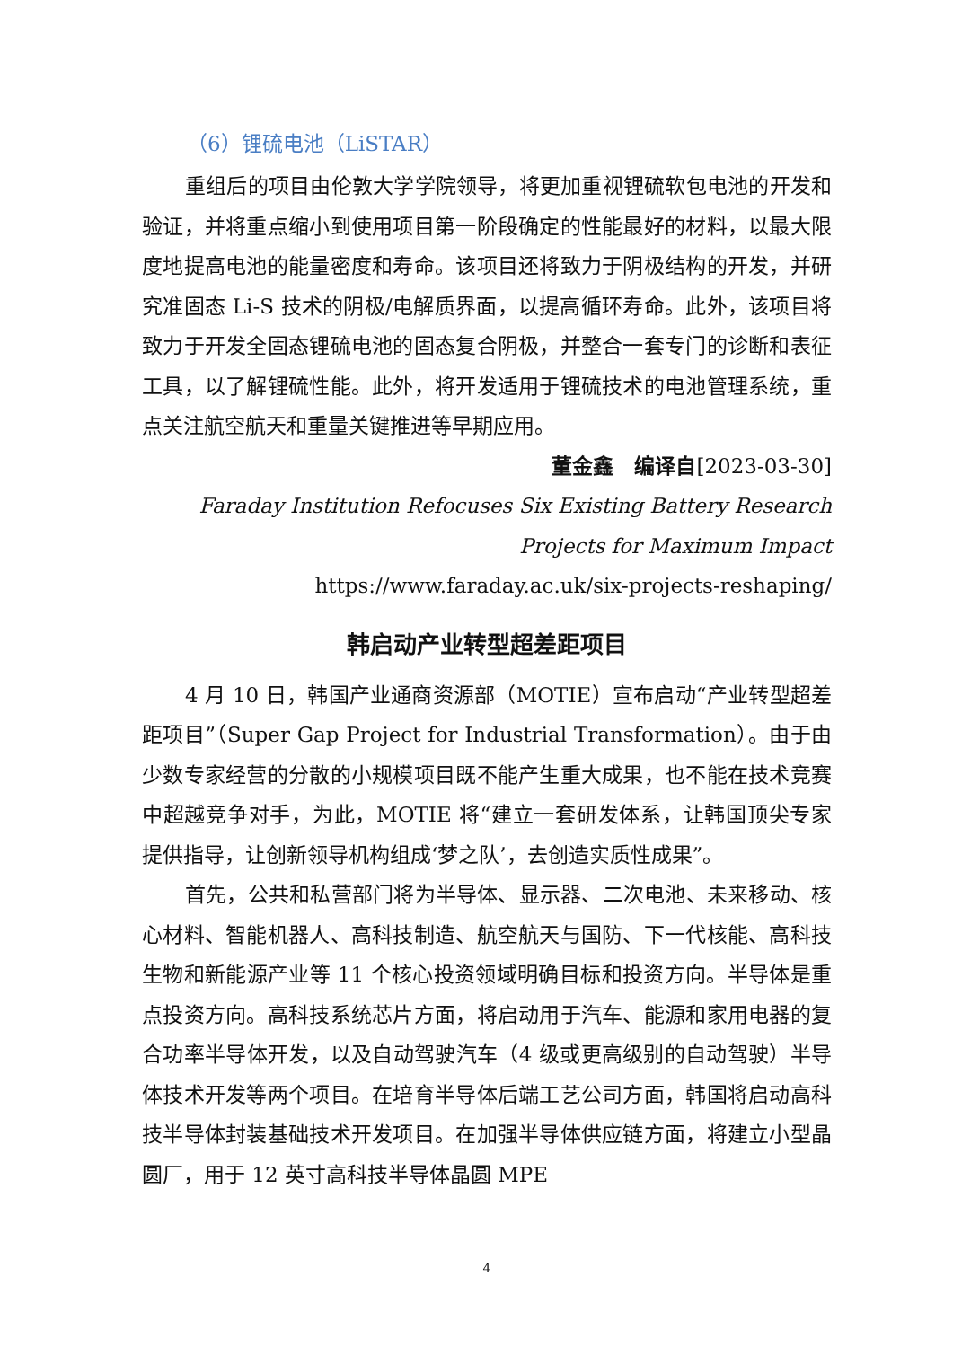（6）锂硫电池（LiSTAR）
重组后的项目由伦敦大学学院领导，将更加重视锂硫软包电池的开发和验证，并将重点缩小到使用项目第一阶段确定的性能最好的材料，以最大限度地提高电池的能量密度和寿命。该项目还将致力于阴极结构的开发，并研究准固态 Li-S 技术的阴极/电解质界面，以提高循环寿命。此外，该项目将致力于开发全固态锂硫电池的固态复合阴极，并整合一套专门的诊断和表征工具，以了解锂硫性能。此外，将开发适用于锂硫技术的电池管理系统，重点关注航空航天和重量关键推进等早期应用。
董金鑫　编译自[2023-03-30]
Faraday Institution Refocuses Six Existing Battery Research Projects for Maximum Impact
https://www.faraday.ac.uk/six-projects-reshaping/
韩启动产业转型超差距项目
4 月 10 日，韩国产业通商资源部（MOTIE）宣布启动“产业转型超差距项目”（Super Gap Project for Industrial Transformation）。由于由少数专家经营的分散的小规模项目既不能产生重大成果，也不能在技术竞赛中超越竞争对手，为此，MOTIE 将“建立一套研发体系，让韩国顶尖专家提供指导，让创新领导机构组成‘梦之队’，去创造实质性成果”。
首先，公共和私营部门将为半导体、显示器、二次电池、未来移动、核心材料、智能机器人、高科技制造、航空航天与国防、下一代核能、高科技生物和新能源产业等 11 个核心投资领域明确目标和投资方向。半导体是重点投资方向。高科技系统芯片方面，将启动用于汽车、能源和家用电器的复合功率半导体开发，以及自动驾驶汽车（4 级或更高级别的自动驾驶）半导体技术开发等两个项目。在培育半导体后端工艺公司方面，韩国将启动高科技半导体封装基础技术开发项目。在加强半导体供应链方面，将建立小型晶圆厂，用于 12 英寸高科技半导体晶圆 MPE
4